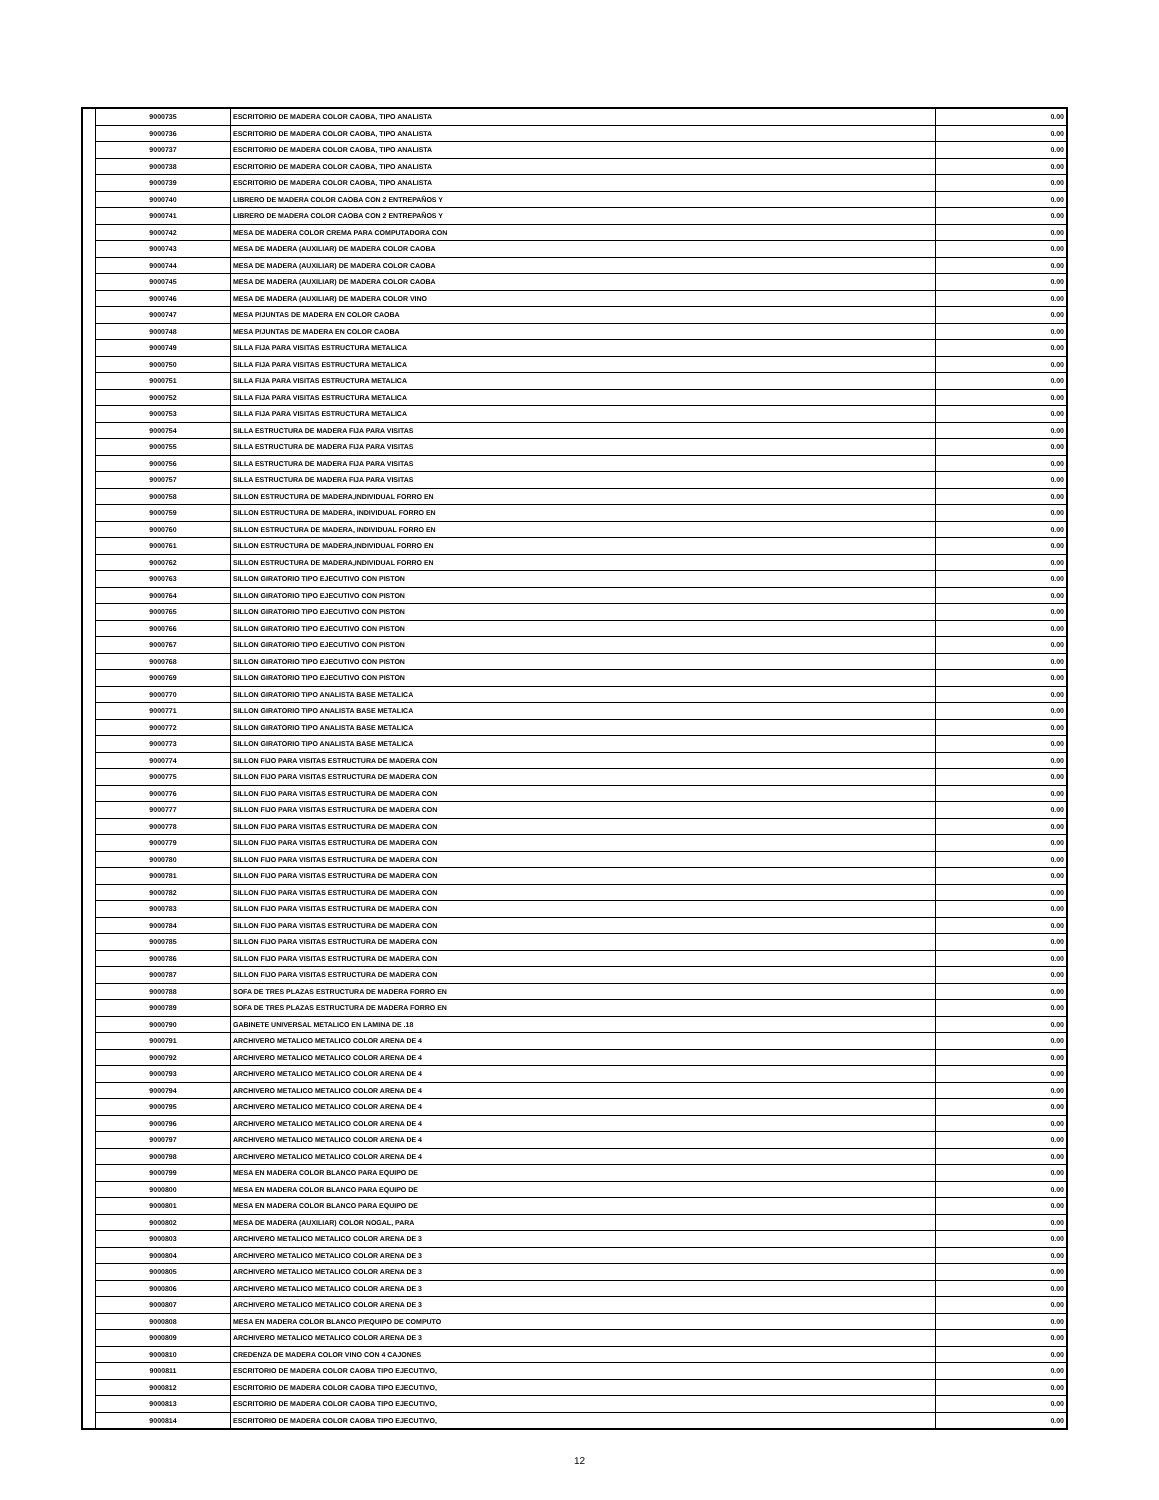| | 9000735 | ESCRITORIO DE MADERA COLOR CAOBA, TIPO ANALISTA | 0.00 |
| | 9000736 | ESCRITORIO DE MADERA COLOR CAOBA, TIPO ANALISTA | 0.00 |
| | 9000737 | ESCRITORIO DE MADERA COLOR CAOBA, TIPO ANALISTA | 0.00 |
| | 9000738 | ESCRITORIO DE MADERA COLOR CAOBA, TIPO ANALISTA | 0.00 |
| | 9000739 | ESCRITORIO DE MADERA COLOR CAOBA, TIPO ANALISTA | 0.00 |
| | 9000740 | LIBRERO DE MADERA COLOR CAOBA CON 2 ENTREPAÑOS Y | 0.00 |
| | 9000741 | LIBRERO DE MADERA COLOR CAOBA CON 2 ENTREPAÑOS Y | 0.00 |
| | 9000742 | MESA DE MADERA COLOR CREMA PARA COMPUTADORA CON | 0.00 |
| | 9000743 | MESA DE MADERA (AUXILIAR) DE MADERA COLOR CAOBA | 0.00 |
| | 9000744 | MESA DE MADERA (AUXILIAR) DE MADERA COLOR CAOBA | 0.00 |
| | 9000745 | MESA DE MADERA (AUXILIAR) DE MADERA COLOR CAOBA | 0.00 |
| | 9000746 | MESA DE MADERA (AUXILIAR) DE MADERA COLOR VINO | 0.00 |
| | 9000747 | MESA P/JUNTAS DE MADERA EN COLOR CAOBA | 0.00 |
| | 9000748 | MESA P/JUNTAS DE MADERA EN COLOR CAOBA | 0.00 |
| | 9000749 | SILLA FIJA PARA VISITAS ESTRUCTURA METALICA | 0.00 |
| | 9000750 | SILLA FIJA PARA VISITAS ESTRUCTURA METALICA | 0.00 |
| | 9000751 | SILLA FIJA PARA VISITAS ESTRUCTURA METALICA | 0.00 |
| | 9000752 | SILLA FIJA PARA VISITAS ESTRUCTURA METALICA | 0.00 |
| | 9000753 | SILLA FIJA PARA VISITAS ESTRUCTURA METALICA | 0.00 |
| | 9000754 | SILLA ESTRUCTURA DE MADERA FIJA PARA VISITAS | 0.00 |
| | 9000755 | SILLA ESTRUCTURA DE MADERA FIJA PARA VISITAS | 0.00 |
| | 9000756 | SILLA ESTRUCTURA DE MADERA FIJA PARA VISITAS | 0.00 |
| | 9000757 | SILLA ESTRUCTURA DE MADERA FIJA PARA VISITAS | 0.00 |
| | 9000758 | SILLON ESTRUCTURA DE MADERA,INDIVIDUAL FORRO EN | 0.00 |
| | 9000759 | SILLON ESTRUCTURA DE MADERA, INDIVIDUAL FORRO EN | 0.00 |
| | 9000760 | SILLON ESTRUCTURA DE MADERA, INDIVIDUAL FORRO EN | 0.00 |
| | 9000761 | SILLON ESTRUCTURA DE MADERA,INDIVIDUAL FORRO EN | 0.00 |
| | 9000762 | SILLON ESTRUCTURA DE MADERA,INDIVIDUAL FORRO EN | 0.00 |
| | 9000763 | SILLON GIRATORIO TIPO EJECUTIVO CON PISTON | 0.00 |
| | 9000764 | SILLON GIRATORIO TIPO EJECUTIVO CON PISTON | 0.00 |
| | 9000765 | SILLON GIRATORIO TIPO EJECUTIVO CON PISTON | 0.00 |
| | 9000766 | SILLON GIRATORIO TIPO EJECUTIVO CON PISTON | 0.00 |
| | 9000767 | SILLON GIRATORIO TIPO EJECUTIVO CON PISTON | 0.00 |
| | 9000768 | SILLON GIRATORIO TIPO EJECUTIVO CON PISTON | 0.00 |
| | 9000769 | SILLON GIRATORIO TIPO EJECUTIVO CON PISTON | 0.00 |
| | 9000770 | SILLON GIRATORIO TIPO ANALISTA BASE METALICA | 0.00 |
| | 9000771 | SILLON GIRATORIO TIPO ANALISTA BASE METALICA | 0.00 |
| | 9000772 | SILLON GIRATORIO TIPO ANALISTA BASE METALICA | 0.00 |
| | 9000773 | SILLON GIRATORIO TIPO ANALISTA BASE METALICA | 0.00 |
| | 9000774 | SILLON FIJO PARA VISITAS ESTRUCTURA DE MADERA CON | 0.00 |
| | 9000775 | SILLON FIJO PARA VISITAS ESTRUCTURA DE MADERA CON | 0.00 |
| | 9000776 | SILLON FIJO PARA VISITAS ESTRUCTURA DE MADERA CON | 0.00 |
| | 9000777 | SILLON FIJO PARA VISITAS ESTRUCTURA DE MADERA CON | 0.00 |
| | 9000778 | SILLON FIJO PARA VISITAS ESTRUCTURA DE MADERA CON | 0.00 |
| | 9000779 | SILLON FIJO PARA VISITAS ESTRUCTURA DE MADERA CON | 0.00 |
| | 9000780 | SILLON FIJO PARA VISITAS ESTRUCTURA DE MADERA CON | 0.00 |
| | 9000781 | SILLON FIJO PARA VISITAS ESTRUCTURA DE MADERA CON | 0.00 |
| | 9000782 | SILLON FIJO PARA VISITAS ESTRUCTURA DE MADERA CON | 0.00 |
| | 9000783 | SILLON FIJO PARA VISITAS ESTRUCTURA DE MADERA CON | 0.00 |
| | 9000784 | SILLON FIJO PARA VISITAS ESTRUCTURA DE MADERA CON | 0.00 |
| | 9000785 | SILLON FIJO PARA VISITAS ESTRUCTURA DE MADERA CON | 0.00 |
| | 9000786 | SILLON FIJO PARA VISITAS ESTRUCTURA DE MADERA CON | 0.00 |
| | 9000787 | SILLON FIJO PARA VISITAS ESTRUCTURA DE MADERA CON | 0.00 |
| | 9000788 | SOFA DE TRES PLAZAS ESTRUCTURA DE MADERA FORRO EN | 0.00 |
| | 9000789 | SOFA DE TRES PLAZAS ESTRUCTURA DE MADERA FORRO EN | 0.00 |
| | 9000790 | GABINETE UNIVERSAL METALICO EN LAMINA DE .18 | 0.00 |
| | 9000791 | ARCHIVERO METALICO METALICO COLOR ARENA DE 4 | 0.00 |
| | 9000792 | ARCHIVERO METALICO METALICO COLOR ARENA DE 4 | 0.00 |
| | 9000793 | ARCHIVERO METALICO METALICO COLOR ARENA DE 4 | 0.00 |
| | 9000794 | ARCHIVERO METALICO METALICO COLOR ARENA DE 4 | 0.00 |
| | 9000795 | ARCHIVERO METALICO METALICO COLOR ARENA DE 4 | 0.00 |
| | 9000796 | ARCHIVERO METALICO METALICO COLOR ARENA DE 4 | 0.00 |
| | 9000797 | ARCHIVERO METALICO METALICO COLOR ARENA DE 4 | 0.00 |
| | 9000798 | ARCHIVERO METALICO METALICO COLOR ARENA DE 4 | 0.00 |
| | 9000799 | MESA EN MADERA COLOR BLANCO PARA EQUIPO DE | 0.00 |
| | 9000800 | MESA EN MADERA COLOR BLANCO PARA EQUIPO DE | 0.00 |
| | 9000801 | MESA EN MADERA COLOR BLANCO PARA EQUIPO DE | 0.00 |
| | 9000802 | MESA DE MADERA (AUXILIAR) COLOR NOGAL, PARA | 0.00 |
| | 9000803 | ARCHIVERO METALICO METALICO COLOR ARENA DE 3 | 0.00 |
| | 9000804 | ARCHIVERO METALICO METALICO COLOR ARENA DE 3 | 0.00 |
| | 9000805 | ARCHIVERO METALICO METALICO COLOR ARENA DE 3 | 0.00 |
| | 9000806 | ARCHIVERO METALICO METALICO COLOR ARENA DE 3 | 0.00 |
| | 9000807 | ARCHIVERO METALICO METALICO COLOR ARENA DE 3 | 0.00 |
| | 9000808 | MESA EN MADERA COLOR BLANCO P/EQUIPO DE COMPUTO | 0.00 |
| | 9000809 | ARCHIVERO METALICO METALICO COLOR ARENA DE 3 | 0.00 |
| | 9000810 | CREDENZA DE MADERA COLOR VINO CON 4 CAJONES | 0.00 |
| | 9000811 | ESCRITORIO DE MADERA COLOR CAOBA TIPO EJECUTIVO, | 0.00 |
| | 9000812 | ESCRITORIO DE MADERA COLOR CAOBA TIPO EJECUTIVO, | 0.00 |
| | 9000813 | ESCRITORIO DE MADERA COLOR CAOBA TIPO EJECUTIVO, | 0.00 |
| | 9000814 | ESCRITORIO DE MADERA COLOR CAOBA TIPO EJECUTIVO, | 0.00 |
12